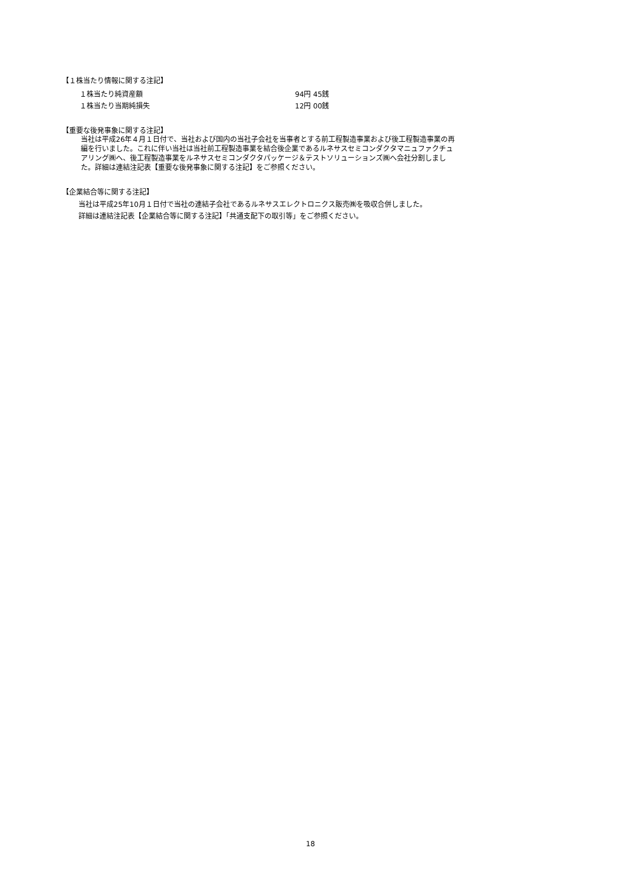【１株当たり情報に関する注記】
| １株当たり純資産額 | 94円 45銭 |
| １株当たり当期純損失 | 12円 00銭 |
【重要な後発事象に関する注記】
当社は平成26年４月１日付で、当社および国内の当社子会社を当事者とする前工程製造事業および後工程製造事業の再編を行いました。これに伴い当社は当社前工程製造事業を結合後企業であるルネサスセミコンダクタマニュファクチュアリング㈱へ、後工程製造事業をルネサスセミコンダクタパッケージ＆テストソリューションズ㈱へ会社分割しました。詳細は連結注記表【重要な後発事象に関する注記】をご参照ください。
【企業結合等に関する注記】
当社は平成25年10月１日付で当社の連結子会社であるルネサスエレクトロニクス販売㈱を吸収合併しました。
詳細は連結注記表【企業結合等に関する注記】「共通支配下の取引等」をご参照ください。
18